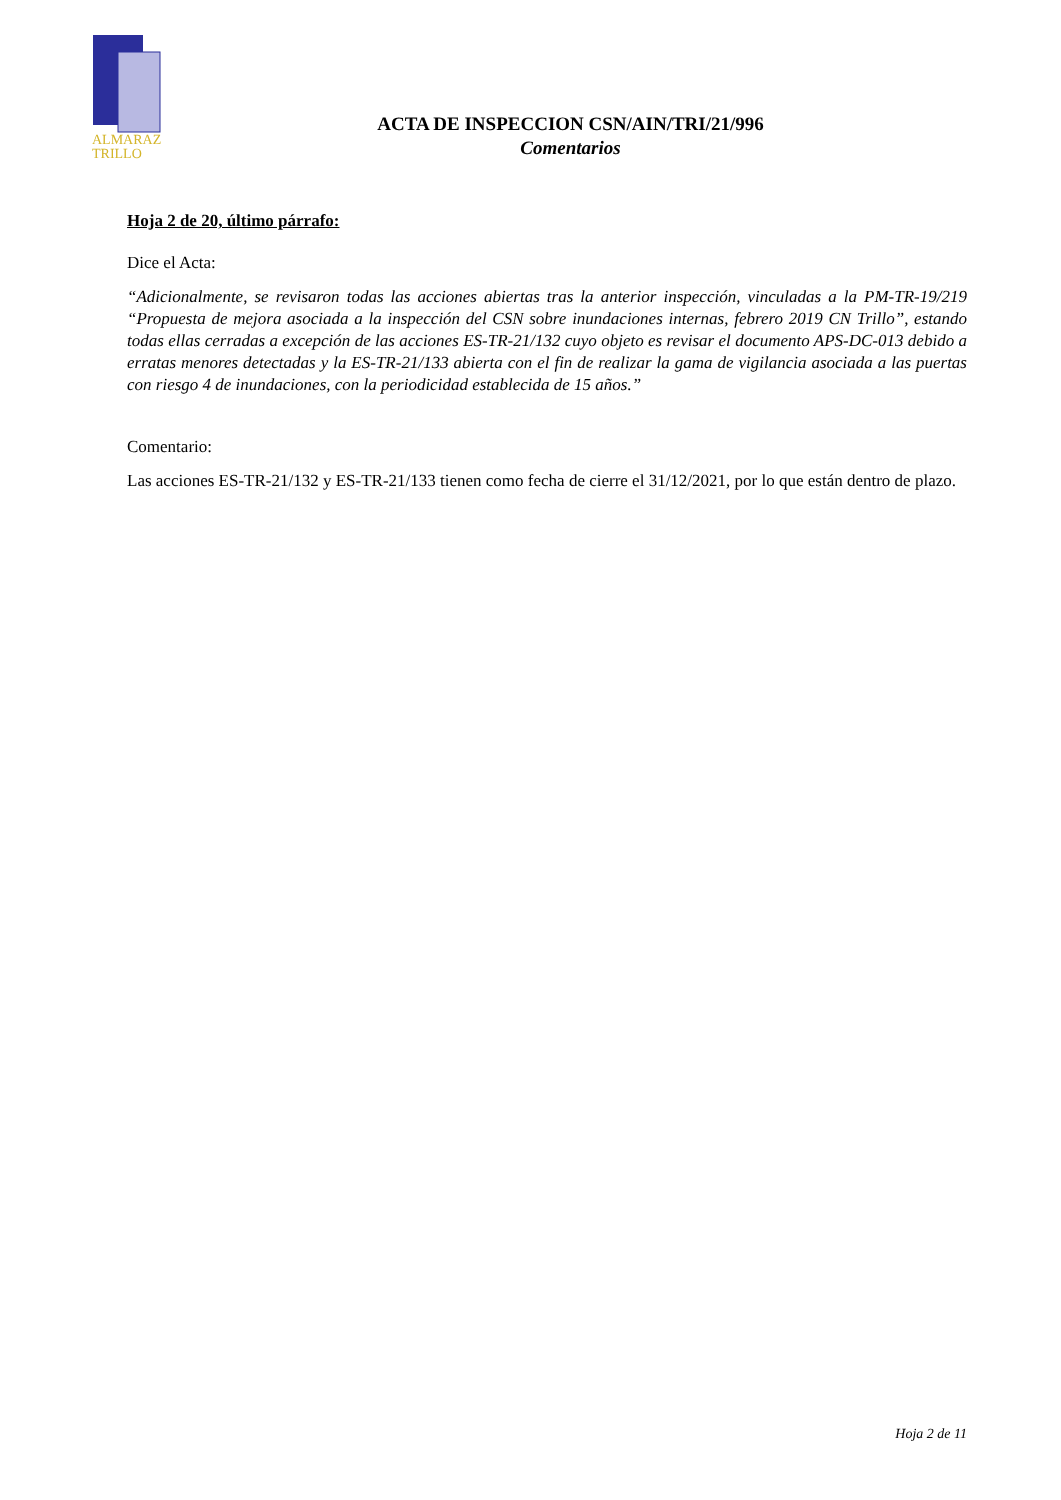ALMARAZ
TRILLO
ACTA DE INSPECCION CSN/AIN/TRI/21/996
Comentarios
Hoja 2 de 20, último párrafo:
Dice el Acta:
“Adicionalmente, se revisaron todas las acciones abiertas tras la anterior inspección, vinculadas a la PM-TR-19/219 “Propuesta de mejora asociada a la inspección del CSN sobre inundaciones internas, febrero 2019 CN Trillo”, estando todas ellas cerradas a excepción de las acciones ES-TR-21/132 cuyo objeto es revisar el documento APS-DC-013 debido a erratas menores detectadas y la ES-TR-21/133 abierta con el fin de realizar la gama de vigilancia asociada a las puertas con riesgo 4 de inundaciones, con la periodicidad establecida de 15 años.”
Comentario:
Las acciones ES-TR-21/132 y ES-TR-21/133 tienen como fecha de cierre el 31/12/2021, por lo que están dentro de plazo.
Hoja 2 de 11